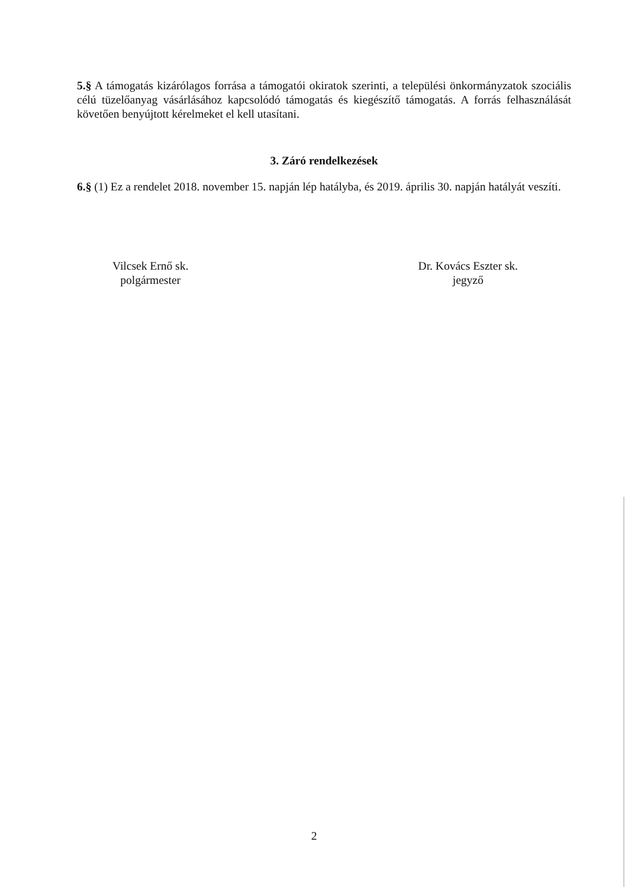5.§ A támogatás kizárólagos forrása a támogatói okiratok szerinti, a települési önkormányzatok szociális célú tüzelőanyag vásárlásához kapcsolódó támogatás és kiegészítő támogatás. A forrás felhasználását követően benyújtott kérelmeket el kell utasítani.
3. Záró rendelkezések
6.§ (1) Ez a rendelet 2018. november 15. napján lép hatályba, és 2019. április 30. napján hatályát veszíti.
Vilcsek Ernő sk.
polgármester
Dr. Kovács Eszter sk.
jegyző
2